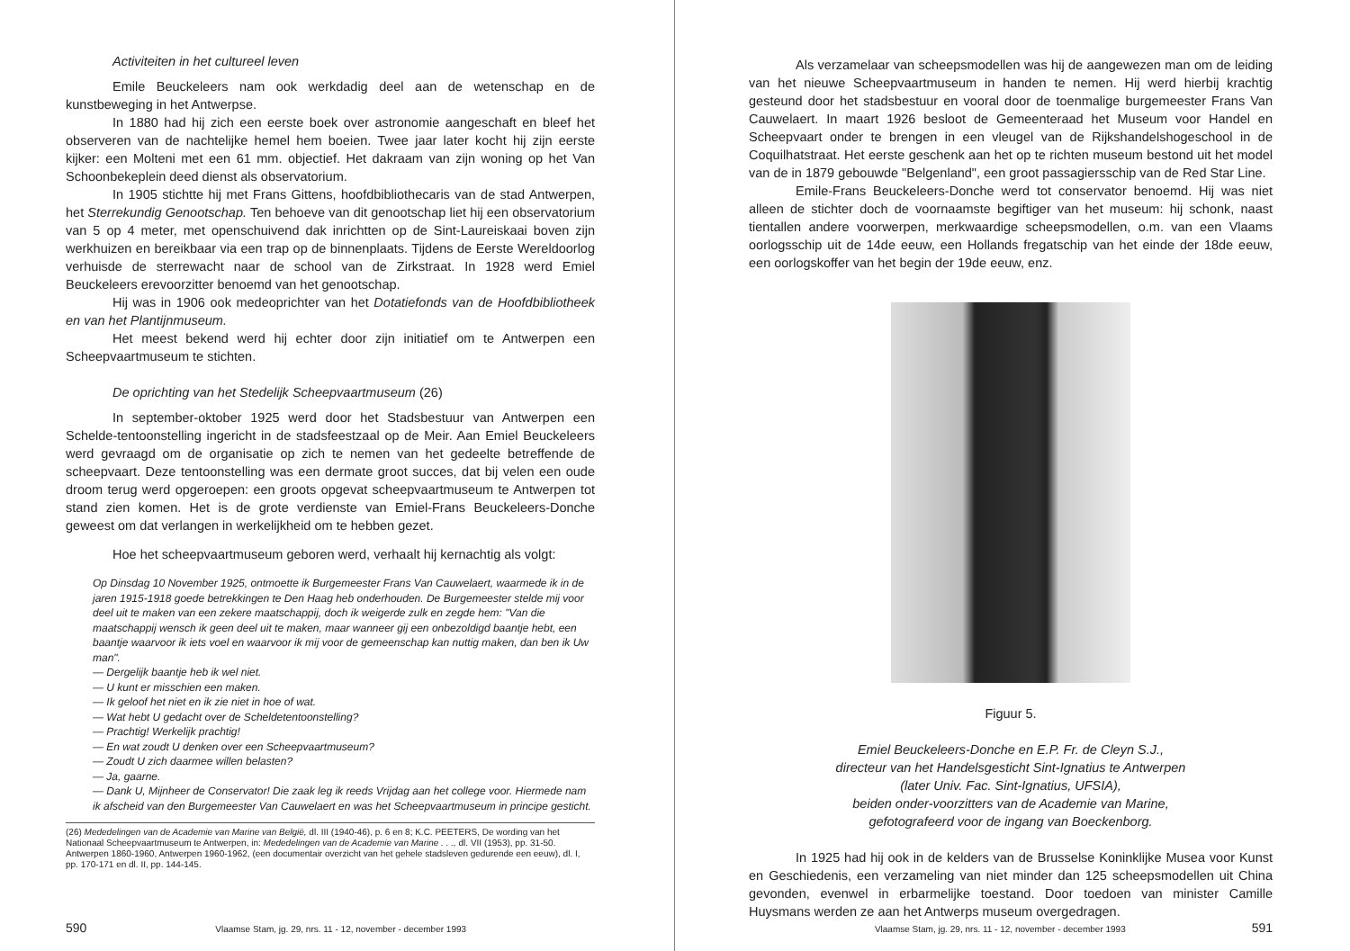Activiteiten in het cultureel leven
Emile Beuckeleers nam ook werkdadig deel aan de wetenschap en de kunstbeweging in het Antwerpse.
In 1880 had hij zich een eerste boek over astronomie aangeschaft en bleef het observeren van de nachtelijke hemel hem boeien. Twee jaar later kocht hij zijn eerste kijker: een Molteni met een 61 mm. objectief. Het dakraam van zijn woning op het Van Schoonbekeplein deed dienst als observatorium.
In 1905 stichtte hij met Frans Gittens, hoofdbibliothecaris van de stad Antwerpen, het Sterrekundig Genootschap. Ten behoeve van dit genootschap liet hij een observatorium van 5 op 4 meter, met openschuivend dak inrichtten op de Sint-Laureiskaai boven zijn werkhuizen en bereikbaar via een trap op de binnenplaats. Tijdens de Eerste Wereldoorlog verhuisde de sterrewacht naar de school van de Zirkstraat. In 1928 werd Emiel Beuckeleers erevoorzitter benoemd van het genootschap.
Hij was in 1906 ook medeoprichter van het Dotatiefonds van de Hoofdbibliotheek en van het Plantijnmuseum.
Het meest bekend werd hij echter door zijn initiatief om te Antwerpen een Scheepvaartmuseum te stichten.
De oprichting van het Stedelijk Scheepvaartmuseum (26)
In september-oktober 1925 werd door het Stadsbestuur van Antwerpen een Schelde-tentoonstelling ingericht in de stadsfeestzaal op de Meir. Aan Emiel Beuckeleers werd gevraagd om de organisatie op zich te nemen van het gedeelte betreffende de scheepvaart. Deze tentoonstelling was een dermate groot succes, dat bij velen een oude droom terug werd opgeroepen: een groots opgevat scheepvaartmuseum te Antwerpen tot stand zien komen. Het is de grote verdienste van Emiel-Frans Beuckeleers-Donche geweest om dat verlangen in werkelijkheid om te hebben gezet.
Hoe het scheepvaartmuseum geboren werd, verhaalt hij kernachtig als volgt:
Op Dinsdag 10 November 1925, ontmoette ik Burgemeester Frans Van Cauwelaert, waarmede ik in de jaren 1915-1918 goede betrekkingen te Den Haag heb onderhouden. De Burgemeester stelde mij voor deel uit te maken van een zekere maatschappij, doch ik weigerde zulk en zegde hem: "Van die maatschappij wensch ik geen deel uit te maken, maar wanneer gij een onbezoldigd baantje hebt, een baantje waarvoor ik iets voel en waarvoor ik mij voor de gemeenschap kan nuttig maken, dan ben ik Uw man".
— Dergelijk baantje heb ik wel niet.
— U kunt er misschien een maken.
— Ik geloof het niet en ik zie niet in hoe of wat.
— Wat hebt U gedacht over de Scheldetentoonstelling?
— Prachtig! Werkelijk prachtig!
— En wat zoudt U denken over een Scheepvaartmuseum?
— Zoudt U zich daarmee willen belasten?
— Ja, gaarne.
— Dank U, Mijnheer de Conservator! Die zaak leg ik reeds Vrijdag aan het college voor. Hiermede nam ik afscheid van den Burgemeester Van Cauwelaert en was het Scheepvaartmuseum in principe gesticht.
(26) Mededelingen van de Academie van Marine van België, dl. III (1940-46), p. 6 en 8; K.C. PEETERS, De wording van het Nationaal Scheepvaartmuseum te Antwerpen, in: Mededelingen van de Academie van Marine . . ., dl. VII (1953), pp. 31-50. Antwerpen 1860-1960, Antwerpen 1960-1962, (een documentair overzicht van het gehele stadsleven gedurende een eeuw), dl. I, pp. 170-171 en dl. II, pp. 144-145.
590 Vlaamse Stam, jg. 29, nrs. 11 - 12, november - december 1993
Als verzamelaar van scheepsmodellen was hij de aangewezen man om de leiding van het nieuwe Scheepvaartmuseum in handen te nemen. Hij werd hierbij krachtig gesteund door het stadsbestuur en vooral door de toenmalige burgemeester Frans Van Cauwelaert. In maart 1926 besloot de Gemeenteraad het Museum voor Handel en Scheepvaart onder te brengen in een vleugel van de Rijkshandelshogeschool in de Coquilhatstraat. Het eerste geschenk aan het op te richten museum bestond uit het model van de in 1879 gebouwde "Belgenland", een groot passagiersschip van de Red Star Line.
Emile-Frans Beuckeleers-Donche werd tot conservator benoemd. Hij was niet alleen de stichter doch de voornaamste begiftiger van het museum: hij schonk, naast tientallen andere voorwerpen, merkwaardige scheepsmodellen, o.m. van een Vlaams oorlogsschip uit de 14de eeuw, een Hollands fregatschip van het einde der 18de eeuw, een oorlogskoffer van het begin der 19de eeuw, enz.
Figuur 5.
Emiel Beuckeleers-Donche en E.P. Fr. de Cleyn S.J.,
directeur van het Handelsgesticht Sint-Ignatius te Antwerpen
(later Univ. Fac. Sint-Ignatius, UFSIA),
beiden onder-voorzitters van de Academie van Marine,
gefotografeerd voor de ingang van Boeckenborg.
In 1925 had hij ook in de kelders van de Brusselse Koninklijke Musea voor Kunst en Geschiedenis, een verzameling van niet minder dan 125 scheepsmodellen uit China gevonden, evenwel in erbarmelijke toestand. Door toedoen van minister Camille Huysmans werden ze aan het Antwerps museum overgedragen.
Vlaamse Stam, jg. 29, nrs. 11 - 12, november - december 1993 591